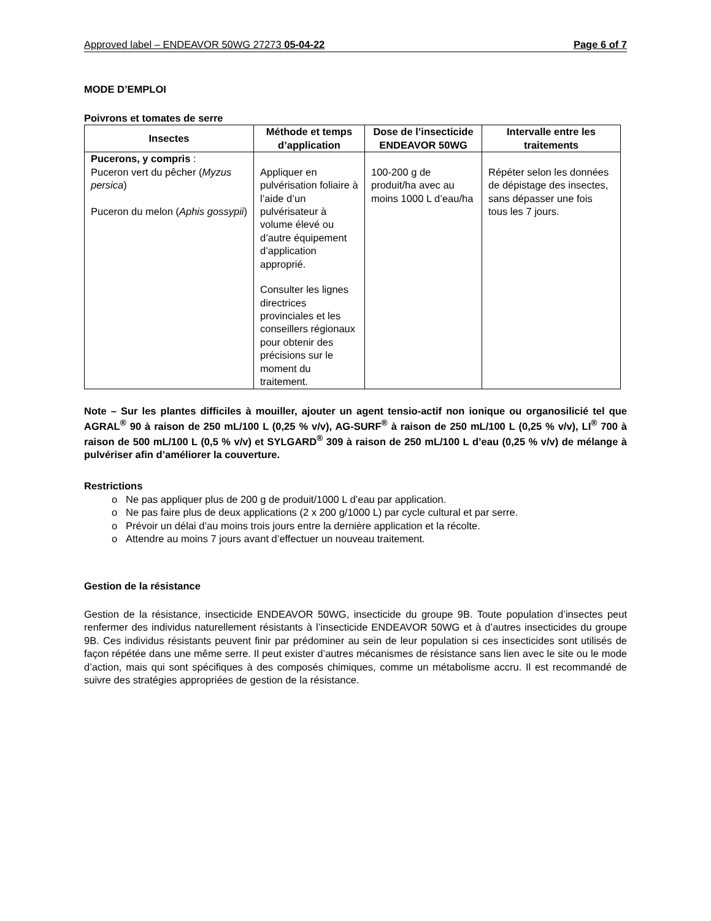Approved label – ENDEAVOR 50WG 27273 05-04-22 Page 6 of 7
MODE D’EMPLOI
Poivrons et tomates de serre
| Insectes | Méthode et temps d’application | Dose de l’insecticide ENDEAVOR 50WG | Intervalle entre les traitements |
| --- | --- | --- | --- |
| Pucerons, y compris : Puceron vert du pêcher ( Myzus persica ) Puceron du melon ( Aphis gossypii ) | Appliquer en pulvérisation foliaire à l’aide d’un pulvérisateur à volume élevé ou d’autre équipement d’application approprié. Consulter les lignes directrices provinciales et les conseillers régionaux pour obtenir des précisions sur le moment du traitement. | 100-200 g de produit/ha avec au moins 1000 L d’eau/ha | Répéter selon les données de dépistage des insectes, sans dépasser une fois tous les 7 jours. |
Note – Sur les plantes difficiles à mouiller, ajouter un agent tensio-actif non ionique ou organosilicié tel que AGRAL<sup>®</sup> 90 à raison de 250 mL/100 L (0,25 % v/v), AG-SURF<sup>®</sup> à raison de 250 mL/100 L (0,25 % v/v), LI<sup>®</sup> 700 à raison de 500 mL/100 L (0,5 % v/v) et SYLGARD<sup>®</sup> 309 à raison de 250 mL/100 L d’eau (0,25 % v/v) de mélange à pulvériser afin d’améliorer la couverture.
Restrictions
Ne pas appliquer plus de 200 g de produit/1000 L d’eau par application.
Ne pas faire plus de deux applications (2 x 200 g/1000 L) par cycle cultural et par serre.
Prévoir un délai d’au moins trois jours entre la dernière application et la récolte.
Attendre au moins 7 jours avant d’effectuer un nouveau traitement.
Gestion de la résistance
Gestion de la résistance, insecticide ENDEAVOR 50WG, insecticide du groupe 9B. Toute population d’insectes peut renfermer des individus naturellement résistants à l’insecticide ENDEAVOR 50WG et à d’autres insecticides du groupe 9B. Ces individus résistants peuvent finir par prédominer au sein de leur population si ces insecticides sont utilisés de façon répétée dans une même serre. Il peut exister d’autres mécanismes de résistance sans lien avec le site ou le mode d’action, mais qui sont spécifiques à des composés chimiques, comme un métabolisme accru. Il est recommandé de suivre des stratégies appropriées de gestion de la résistance.